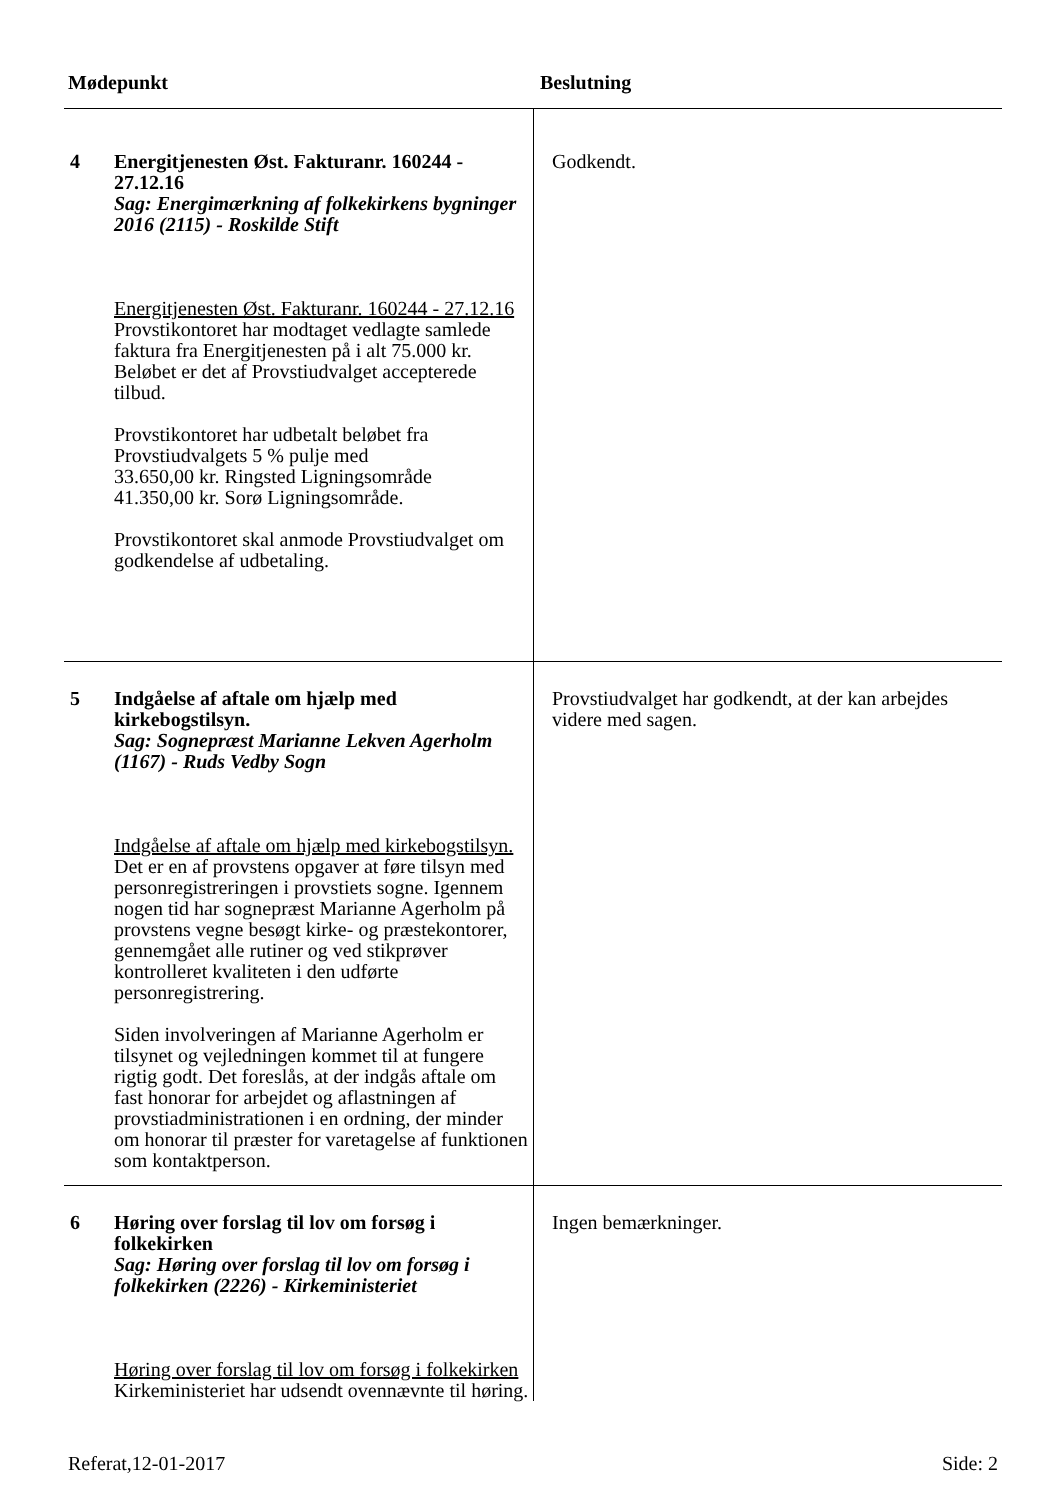Mødepunkt Beslutning
| 4 | Energitjenesten Øst. Fakturanr. 160244 - 27.12.16 Sag: Energimærkning af folkekirkens bygninger 2016 (2115) - Roskilde Stift Energitjenesten Øst. Fakturanr. 160244 - 27.12.16 Provstikontoret har modtaget vedlagte samlede faktura fra Energitjenesten på i alt 75.000 kr. Beløbet er det af Provstiudvalget accepterede tilbud. Provstikontoret har udbetalt beløbet fra Provstiudvalgets 5 % pulje med 33.650,00 kr. Ringsted Ligningsområde 41.350,00 kr. Sorø Ligningsområde. Provstikontoret skal anmode Provstiudvalget om godkendelse af udbetaling. | Godkendt. |
| 5 | Indgåelse af aftale om hjælp med kirkebogstilsyn. Sag: Sognepræst Marianne Lekven Agerholm (1167) - Ruds Vedby Sogn Indgåelse af aftale om hjælp med kirkebogstilsyn. Det er en af provstens opgaver at føre tilsyn med personregistreringen i provstiets sogne. Igennem nogen tid har sognepræst Marianne Agerholm på provstens vegne besøgt kirke- og præstekontorer, gennemgået alle rutiner og ved stikprøver kontrolleret kvaliteten i den udførte personregistrering. Siden involveringen af Marianne Agerholm er tilsynet og vejledningen kommet til at fungere rigtig godt. Det foreslås, at der indgås aftale om fast honorar for arbejdet og aflastningen af provstiadministrationen i en ordning, der minder om honorar til præster for varetagelse af funktionen som kontaktperson. | Provstiudvalget har godkendt, at der kan arbejdes videre med sagen. |
| 6 | Høring over forslag til lov om forsøg i folkekirken Sag: Høring over forslag til lov om forsøg i folkekirken (2226) - Kirkeministeriet Høring over forslag til lov om forsøg i folkekirken Kirkeministeriet har udsendt ovennævnte til høring. | Ingen bemærkninger. |
Referat,12-01-2017 Side: 2